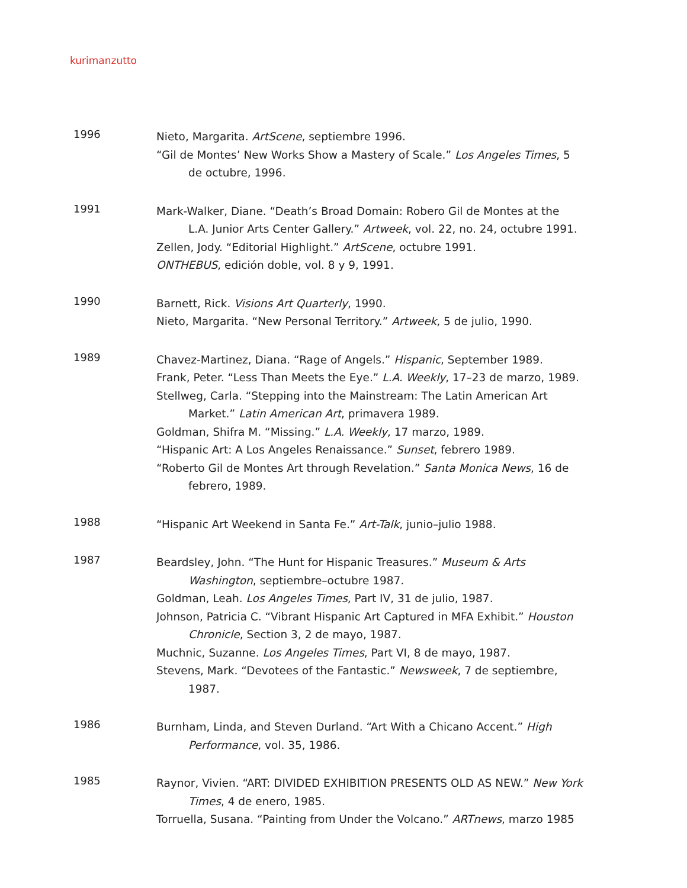kurimanzutto
1996
Nieto, Margarita. ArtScene, septiembre 1996.
“Gil de Montes’ New Works Show a Mastery of Scale.” Los Angeles Times, 5 de octubre, 1996.
1991
Mark-Walker, Diane. “Death’s Broad Domain: Robero Gil de Montes at the L.A. Junior Arts Center Gallery.” Artweek, vol. 22, no. 24, octubre 1991.
Zellen, Jody. “Editorial Highlight.” ArtScene, octubre 1991.
ONTHEBUS, edición doble, vol. 8 y 9, 1991.
1990
Barnett, Rick. Visions Art Quarterly, 1990.
Nieto, Margarita. “New Personal Territory.” Artweek, 5 de julio, 1990.
1989
Chavez-Martinez, Diana. “Rage of Angels.” Hispanic, September 1989.
Frank, Peter. “Less Than Meets the Eye.” L.A. Weekly, 17–23 de marzo, 1989.
Stellweg, Carla. “Stepping into the Mainstream: The Latin American Art Market.” Latin American Art, primavera 1989.
Goldman, Shifra M. “Missing.” L.A. Weekly, 17 marzo, 1989.
“Hispanic Art: A Los Angeles Renaissance.” Sunset, febrero 1989.
“Roberto Gil de Montes Art through Revelation.” Santa Monica News, 16 de febrero, 1989.
1988
“Hispanic Art Weekend in Santa Fe.” Art-Talk, junio–julio 1988.
1987
Beardsley, John. “The Hunt for Hispanic Treasures.” Museum & Arts Washington, septiembre–octubre 1987.
Goldman, Leah. Los Angeles Times, Part IV, 31 de julio, 1987.
Johnson, Patricia C. “Vibrant Hispanic Art Captured in MFA Exhibit.” Houston Chronicle, Section 3, 2 de mayo, 1987.
Muchnic, Suzanne. Los Angeles Times, Part VI, 8 de mayo, 1987.
Stevens, Mark. “Devotees of the Fantastic.” Newsweek, 7 de septiembre, 1987.
1986
Burnham, Linda, and Steven Durland. “Art With a Chicano Accent.” High Performance, vol. 35, 1986.
1985
Raynor, Vivien. “ART: DIVIDED EXHIBITION PRESENTS OLD AS NEW.” New York Times, 4 de enero, 1985.
Torruella, Susana. “Painting from Under the Volcano.” ARTnews, marzo 1985